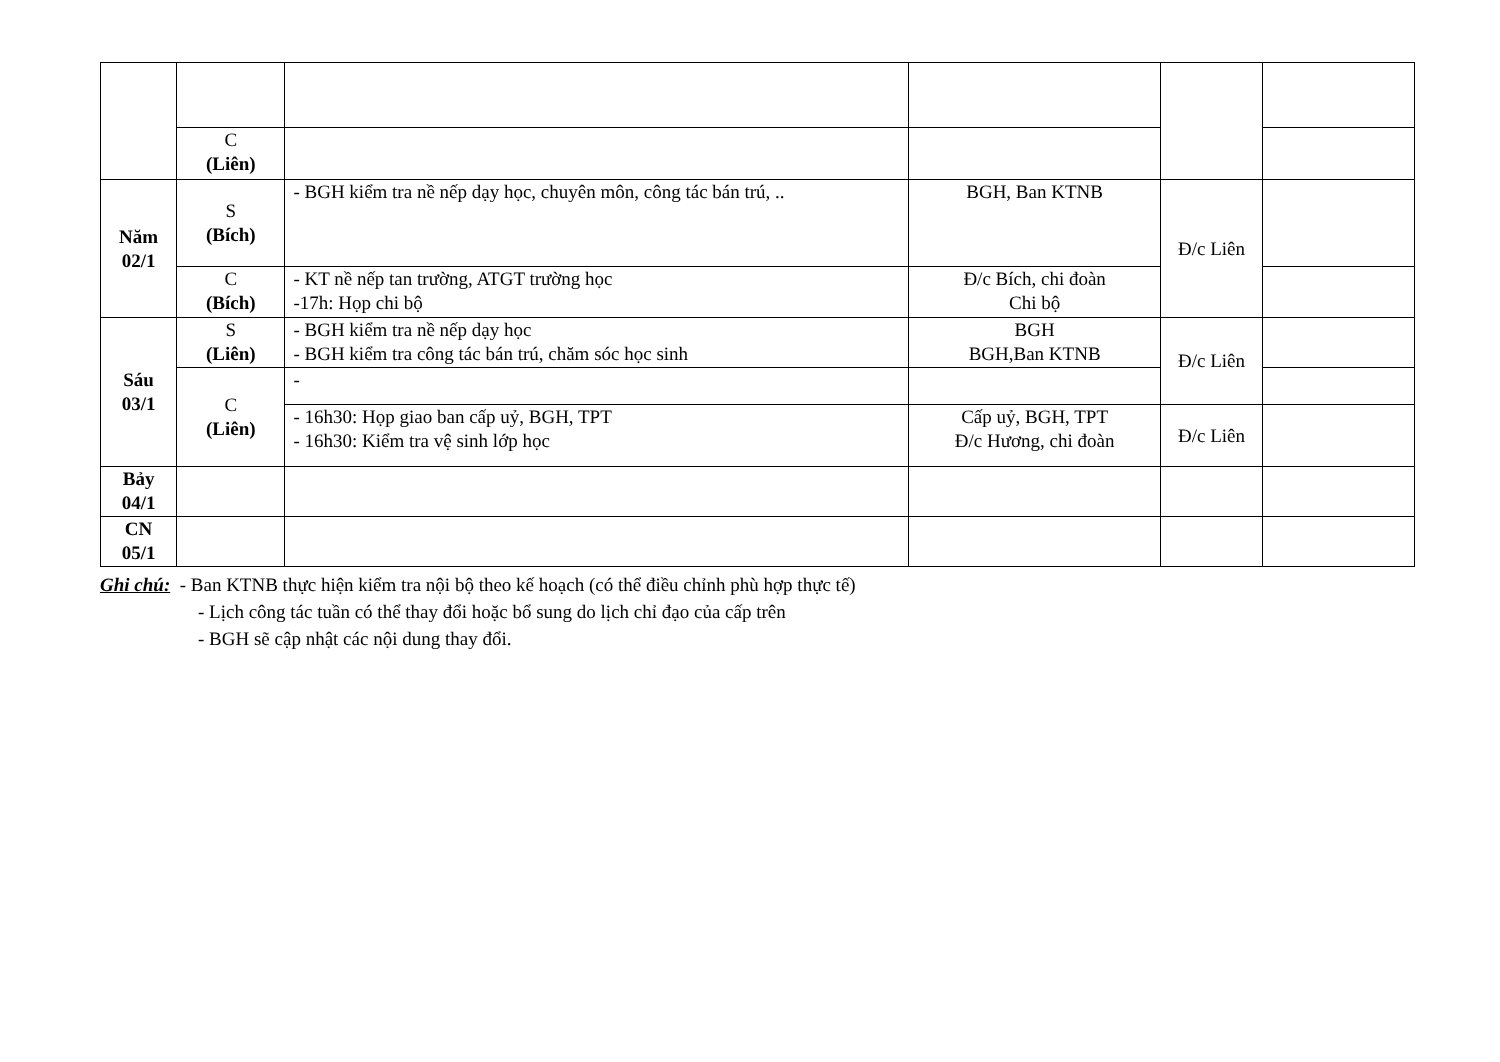| | C (Liên) | | | | |
| Năm 02/1 | S (Bích) | - BGH kiểm tra nề nếp dạy học, chuyên môn, công tác bán trú, .. | BGH, Ban KTNB | Đ/c Liên | |
| | C (Bích) | - KT nề nếp tan trường, ATGT trường học -17h: Họp chi bộ | Đ/c Bích, chi đoàn Chi bộ | | |
| Sáu 03/1 | S (Liên) | - BGH kiểm tra nề nếp dạy học - BGH kiểm tra công tác bán trú, chăm sóc học sinh | BGH BGH,Ban KTNB | Đ/c Liên | |
| | C (Liên) | - | | | |
| | | - 16h30: Họp giao ban cấp uỷ, BGH, TPT - 16h30: Kiểm tra vệ sinh lớp học | Cấp uỷ, BGH, TPT Đ/c Hương, chi đoàn | Đ/c Liên | |
| Bảy 04/1 | | | | | |
| CN 05/1 | | | | | |
Ghi chú: - Ban KTNB thực hiện kiểm tra nội bộ theo kế hoạch (có thể điều chỉnh phù hợp thực tế)
- Lịch công tác tuần có thể thay đổi hoặc bổ sung do lịch chỉ đạo của cấp trên
- BGH sẽ cập nhật các nội dung thay đổi.